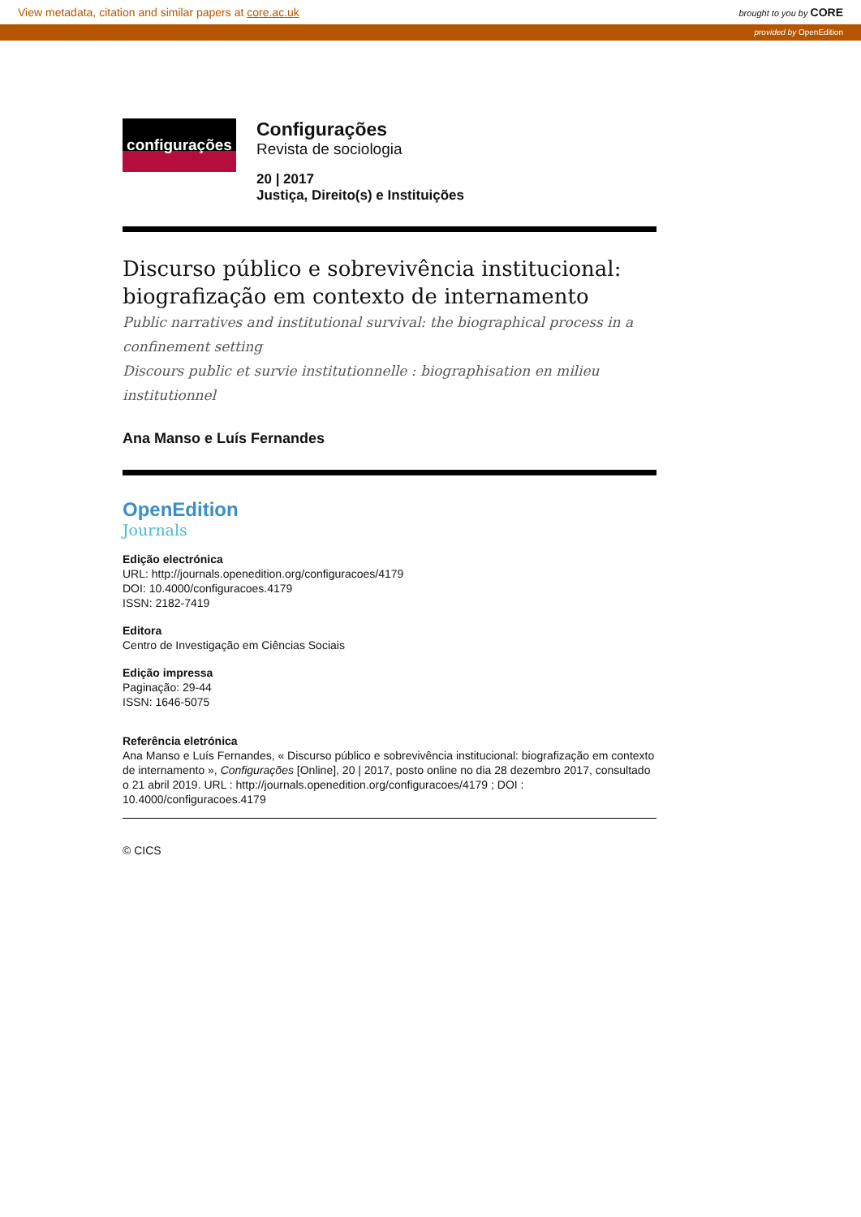View metadata, citation and similar papers at core.ac.uk brought to you by CORE
provided by OpenEdition
configurações
Configurações
Revista de sociologia
20 | 2017
Justiça, Direito(s) e Instituições
Discurso público e sobrevivência institucional: biografização em contexto de internamento
Public narratives and institutional survival: the biographical process in a confinement setting
Discours public et survie institutionnelle : biographisation en milieu institutionnel
Ana Manso e Luís Fernandes
OpenEdition
Journals
Edição electrónica
URL: http://journals.openedition.org/configuracoes/4179
DOI: 10.4000/configuracoes.4179
ISSN: 2182-7419
Editora
Centro de Investigação em Ciências Sociais
Edição impressa
Paginação: 29-44
ISSN: 1646-5075
Referência eletrónica
Ana Manso e Luís Fernandes, « Discurso público e sobrevivência institucional: biografização em contexto de internamento », Configurações [Online], 20 | 2017, posto online no dia 28 dezembro 2017, consultado o 21 abril 2019. URL : http://journals.openedition.org/configuracoes/4179 ; DOI : 10.4000/configuracoes.4179
© CICS